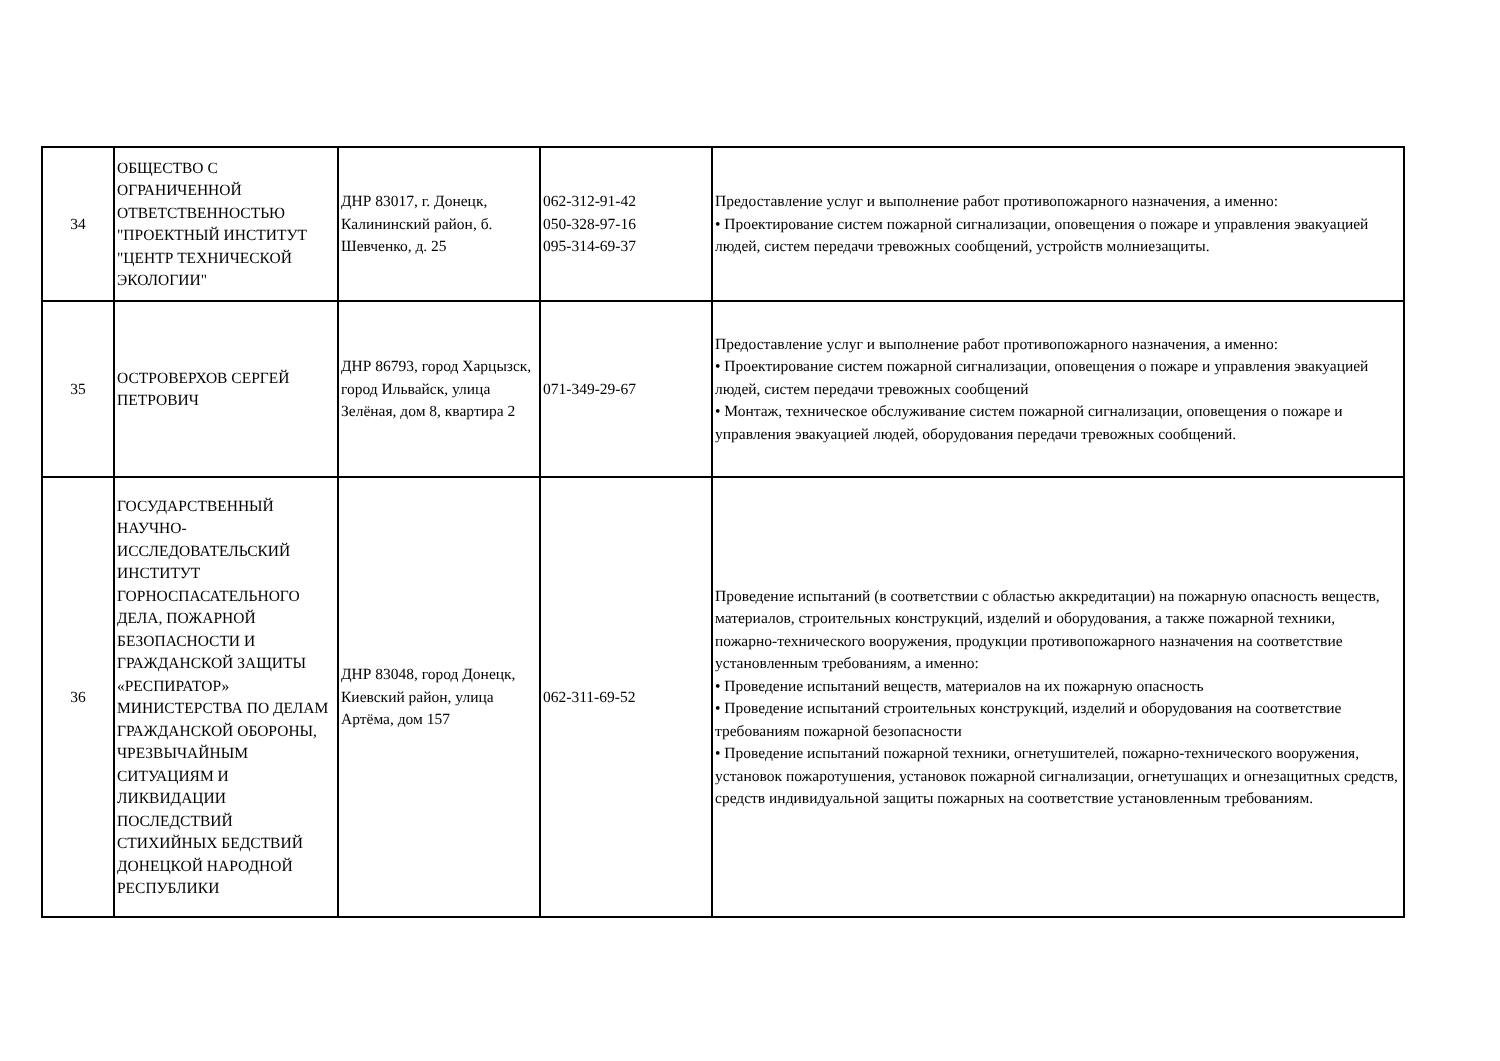| 34 | ОБЩЕСТВО С ОГРАНИЧЕННОЙ ОТВЕТСТВЕННОСТЬЮ "ПРОЕКТНЫЙ ИНСТИТУТ "ЦЕНТР ТЕХНИЧЕСКОЙ ЭКОЛОГИИ" | ДНР 83017, г. Донецк, Калининский район, б. Шевченко, д. 25 | 062-312-91-42 050-328-97-16 095-314-69-37 | Предоставление услуг и выполнение работ противопожарного назначения, а именно: • Проектирование систем пожарной сигнализации, оповещения о пожаре и управления эвакуацией людей, систем передачи тревожных сообщений, устройств молниезащиты. |
| 35 | ОСТРОВЕРХОВ СЕРГЕЙ ПЕТРОВИЧ | ДНР 86793, город Харцызск, город Ильвайск, улица Зелёная, дом 8, квартира 2 | 071-349-29-67 | Предоставление услуг и выполнение работ противопожарного назначения, а именно: • Проектирование систем пожарной сигнализации, оповещения о пожаре и управления эвакуацией людей, систем передачи тревожных сообщений • Монтаж, техническое обслуживание систем пожарной сигнализации, оповещения о пожаре и управления эвакуацией людей, оборудования передачи тревожных сообщений. |
| 36 | ГОСУДАРСТВЕННЫЙ НАУЧНО-ИССЛЕДОВАТЕЛЬСКИЙ ИНСТИТУТ ГОРНОСПАСАТЕЛЬНОГО ДЕЛА, ПОЖАРНОЙ БЕЗОПАСНОСТИ И ГРАЖДАНСКОЙ ЗАЩИТЫ «РЕСПИРАТОР» МИНИСТЕРСТВА ПО ДЕЛАМ ГРАЖДАНСКОЙ ОБОРОНЫ, ЧРЕЗВЫЧАЙНЫМ СИТУАЦИЯМ И ЛИКВИДАЦИИ ПОСЛЕДСТВИЙ СТИХИЙНЫХ БЕДСТВИЙ ДОНЕЦКОЙ НАРОДНОЙ РЕСПУБЛИКИ | ДНР 83048, город Донецк, Киевский район, улица Артёма, дом 157 | 062-311-69-52 | Проведение испытаний (в соответствии с областью аккредитации) на пожарную опасность веществ, материалов, строительных конструкций, изделий и оборудования, а также пожарной техники, пожарно-технического вооружения, продукции противопожарного назначения на соответствие установленным требованиям, а именно: • Проведение испытаний веществ, материалов на их пожарную опасность • Проведение испытаний строительных конструкций, изделий и оборудования на соответствие требованиям пожарной безопасности • Проведение испытаний пожарной техники, огнетушителей, пожарно-технического вооружения, установок пожаротушения, установок пожарной сигнализации, огнетушащих и огнезащитных средств, средств индивидуальной защиты пожарных на соответствие установленным требованиям. |